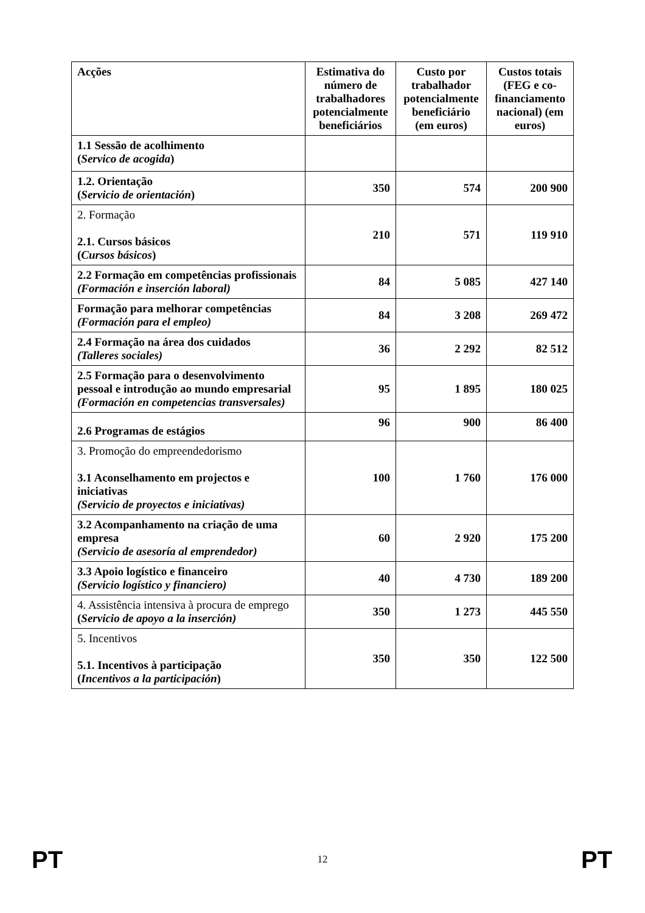| Acções | Estimativa do número de trabalhadores potencialmente beneficiários | Custo por trabalhador potencialmente beneficiário (em euros) | Custos totais (FEG e co-financiamento nacional) (em euros) |
| --- | --- | --- | --- |
| 1.1 Sessão de acolhimento ( Servico de acogida ) | | | |
| 1.2. Orientação ( Servicio de orientación ) | 350 | 574 | 200 900 |
| 2. Formação 2.1. Cursos básicos ( Cursos básicos ) | 210 | 571 | 119 910 |
| 2.2 Formação em competências profissionais (Formación e inserción laboral) | 84 | 5 085 | 427 140 |
| Formação para melhorar competências (Formación para el empleo) | 84 | 3 208 | 269 472 |
| 2.4 Formação na área dos cuidados (Talleres sociales) | 36 | 2 292 | 82 512 |
| 2.5 Formação para o desenvolvimento pessoal e introdução ao mundo empresarial (Formación en competencias transversales) | 95 | 1 895 | 180 025 |
| 2.6 Programas de estágios | 96 | 900 | 86 400 |
| 3. Promoção do empreendedorismo 3.1 Aconselhamento em projectos e iniciativas (Servicio de proyectos e iniciativas) | 100 | 1 760 | 176 000 |
| 3.2 Acompanhamento na criação de uma empresa (Servicio de asesoría al emprendedor) | 60 | 2 920 | 175 200 |
| 3.3 Apoio logístico e financeiro (Servicio logístico y financiero) | 40 | 4 730 | 189 200 |
| 4. Assistência intensiva à procura de emprego ( Servicio de apoyo a la inserción) | 350 | 1 273 | 445 550 |
| 5. Incentivos 5.1. Incentivos à participação ( Incentivos a la participación ) | 350 | 350 | 122 500 |
PT
12 PT